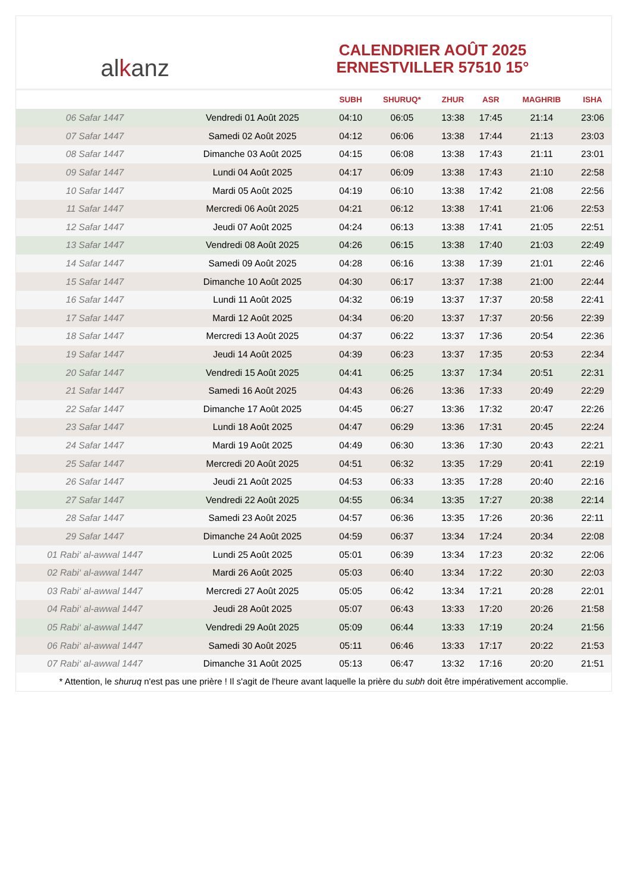al k anz
CALENDRIER AOÛT 2025
ERNESTVILLER 57510 15°
| | | SUBH | SHURUQ* | ZHUR | ASR | MAGHRIB | ISHA |
| --- | --- | --- | --- | --- | --- | --- | --- |
| 06 Safar 1447 | Vendredi 01 Août 2025 | 04:10 | 06:05 | 13:38 | 17:45 | 21:14 | 23:06 |
| 07 Safar 1447 | Samedi 02 Août 2025 | 04:12 | 06:06 | 13:38 | 17:44 | 21:13 | 23:03 |
| 08 Safar 1447 | Dimanche 03 Août 2025 | 04:15 | 06:08 | 13:38 | 17:43 | 21:11 | 23:01 |
| 09 Safar 1447 | Lundi 04 Août 2025 | 04:17 | 06:09 | 13:38 | 17:43 | 21:10 | 22:58 |
| 10 Safar 1447 | Mardi 05 Août 2025 | 04:19 | 06:10 | 13:38 | 17:42 | 21:08 | 22:56 |
| 11 Safar 1447 | Mercredi 06 Août 2025 | 04:21 | 06:12 | 13:38 | 17:41 | 21:06 | 22:53 |
| 12 Safar 1447 | Jeudi 07 Août 2025 | 04:24 | 06:13 | 13:38 | 17:41 | 21:05 | 22:51 |
| 13 Safar 1447 | Vendredi 08 Août 2025 | 04:26 | 06:15 | 13:38 | 17:40 | 21:03 | 22:49 |
| 14 Safar 1447 | Samedi 09 Août 2025 | 04:28 | 06:16 | 13:38 | 17:39 | 21:01 | 22:46 |
| 15 Safar 1447 | Dimanche 10 Août 2025 | 04:30 | 06:17 | 13:37 | 17:38 | 21:00 | 22:44 |
| 16 Safar 1447 | Lundi 11 Août 2025 | 04:32 | 06:19 | 13:37 | 17:37 | 20:58 | 22:41 |
| 17 Safar 1447 | Mardi 12 Août 2025 | 04:34 | 06:20 | 13:37 | 17:37 | 20:56 | 22:39 |
| 18 Safar 1447 | Mercredi 13 Août 2025 | 04:37 | 06:22 | 13:37 | 17:36 | 20:54 | 22:36 |
| 19 Safar 1447 | Jeudi 14 Août 2025 | 04:39 | 06:23 | 13:37 | 17:35 | 20:53 | 22:34 |
| 20 Safar 1447 | Vendredi 15 Août 2025 | 04:41 | 06:25 | 13:37 | 17:34 | 20:51 | 22:31 |
| 21 Safar 1447 | Samedi 16 Août 2025 | 04:43 | 06:26 | 13:36 | 17:33 | 20:49 | 22:29 |
| 22 Safar 1447 | Dimanche 17 Août 2025 | 04:45 | 06:27 | 13:36 | 17:32 | 20:47 | 22:26 |
| 23 Safar 1447 | Lundi 18 Août 2025 | 04:47 | 06:29 | 13:36 | 17:31 | 20:45 | 22:24 |
| 24 Safar 1447 | Mardi 19 Août 2025 | 04:49 | 06:30 | 13:36 | 17:30 | 20:43 | 22:21 |
| 25 Safar 1447 | Mercredi 20 Août 2025 | 04:51 | 06:32 | 13:35 | 17:29 | 20:41 | 22:19 |
| 26 Safar 1447 | Jeudi 21 Août 2025 | 04:53 | 06:33 | 13:35 | 17:28 | 20:40 | 22:16 |
| 27 Safar 1447 | Vendredi 22 Août 2025 | 04:55 | 06:34 | 13:35 | 17:27 | 20:38 | 22:14 |
| 28 Safar 1447 | Samedi 23 Août 2025 | 04:57 | 06:36 | 13:35 | 17:26 | 20:36 | 22:11 |
| 29 Safar 1447 | Dimanche 24 Août 2025 | 04:59 | 06:37 | 13:34 | 17:24 | 20:34 | 22:08 |
| 01 Rabi‘ al-awwal 1447 | Lundi 25 Août 2025 | 05:01 | 06:39 | 13:34 | 17:23 | 20:32 | 22:06 |
| 02 Rabi‘ al-awwal 1447 | Mardi 26 Août 2025 | 05:03 | 06:40 | 13:34 | 17:22 | 20:30 | 22:03 |
| 03 Rabi‘ al-awwal 1447 | Mercredi 27 Août 2025 | 05:05 | 06:42 | 13:34 | 17:21 | 20:28 | 22:01 |
| 04 Rabi‘ al-awwal 1447 | Jeudi 28 Août 2025 | 05:07 | 06:43 | 13:33 | 17:20 | 20:26 | 21:58 |
| 05 Rabi‘ al-awwal 1447 | Vendredi 29 Août 2025 | 05:09 | 06:44 | 13:33 | 17:19 | 20:24 | 21:56 |
| 06 Rabi‘ al-awwal 1447 | Samedi 30 Août 2025 | 05:11 | 06:46 | 13:33 | 17:17 | 20:22 | 21:53 |
| 07 Rabi‘ al-awwal 1447 | Dimanche 31 Août 2025 | 05:13 | 06:47 | 13:32 | 17:16 | 20:20 | 21:51 |
* Attention, le shuruq n'est pas une prière ! Il s'agit de l'heure avant laquelle la prière du subh doit être impérativement accomplie.